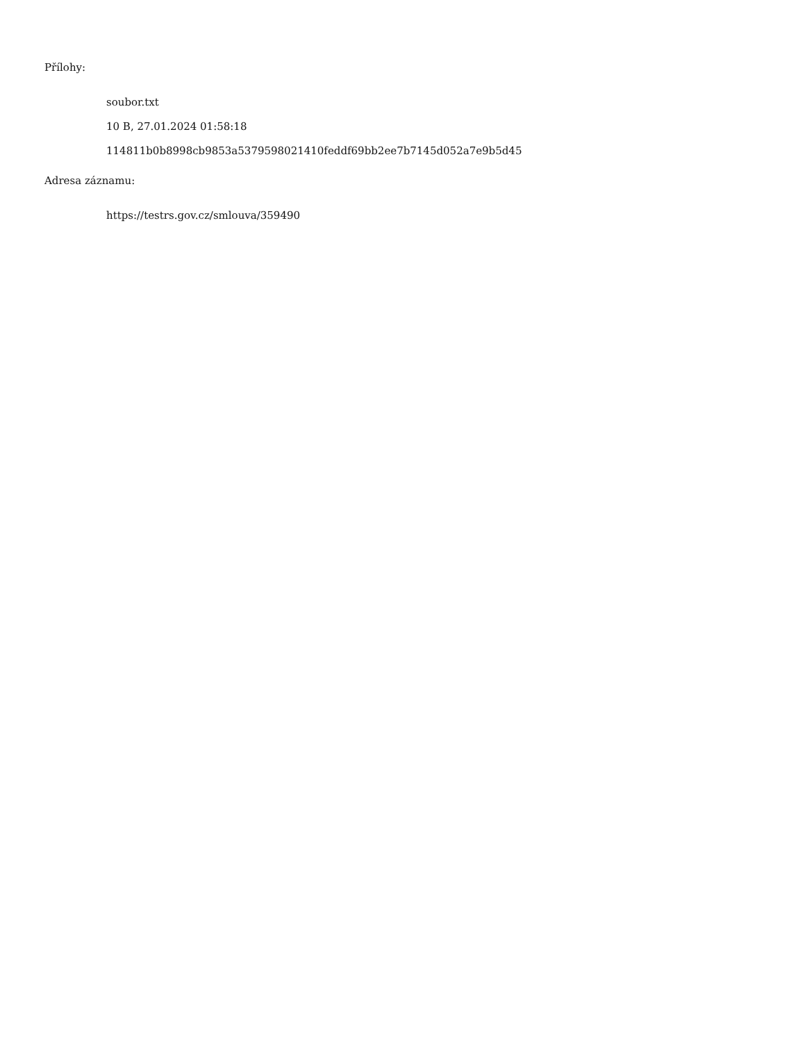Přílohy:
soubor.txt
10 B, 27.01.2024 01:58:18
114811b0b8998cb9853a5379598021410feddf69bb2ee7b7145d052a7e9b5d45
Adresa záznamu:
https://testrs.gov.cz/smlouva/359490